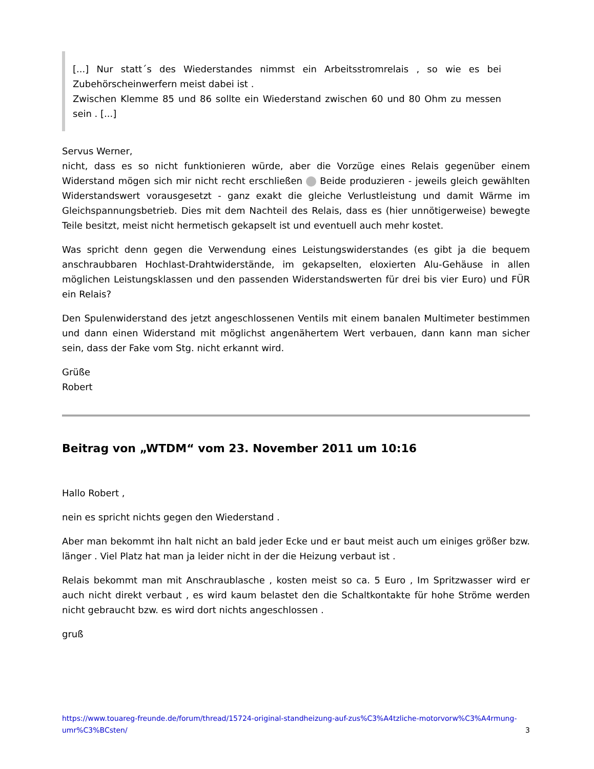[...] Nur statt´s des Wiederstandes nimmst ein Arbeitsstromrelais , so wie es bei Zubehörscheinwerfern meist dabei ist .
Zwischen Klemme 85 und 86 sollte ein Wiederstand zwischen 60 und 80 Ohm zu messen sein . [...]
Servus Werner,
nicht, dass es so nicht funktionieren würde, aber die Vorzüge eines Relais gegenüber einem Widerstand mögen sich mir nicht recht erschließen Beide produzieren - jeweils gleich gewählten Widerstandswert vorausgesetzt - ganz exakt die gleiche Verlustleistung und damit Wärme im Gleichspannungsbetrieb. Dies mit dem Nachteil des Relais, dass es (hier unnötigerweise) bewegte Teile besitzt, meist nicht hermetisch gekapselt ist und eventuell auch mehr kostet.
Was spricht denn gegen die Verwendung eines Leistungswiderstandes (es gibt ja die bequem anschraubbaren Hochlast-Drahtwiderstände, im gekapselten, eloxierten Alu-Gehäuse in allen möglichen Leistungsklassen und den passenden Widerstandswerten für drei bis vier Euro) und FÜR ein Relais?
Den Spulenwiderstand des jetzt angeschlossenen Ventils mit einem banalen Multimeter bestimmen und dann einen Widerstand mit möglichst angenähertem Wert verbauen, dann kann man sicher sein, dass der Fake vom Stg. nicht erkannt wird.
Grüße
Robert
Beitrag von „WTDM“ vom 23. November 2011 um 10:16
Hallo Robert ,
nein es spricht nichts gegen den Wiederstand .
Aber man bekommt ihn halt nicht an bald jeder Ecke und er baut meist auch um einiges größer bzw. länger . Viel Platz hat man ja leider nicht in der die Heizung verbaut ist .
Relais bekommt man mit Anschraublasche , kosten meist so ca. 5 Euro , Im Spritzwasser wird er auch nicht direkt verbaut , es wird kaum belastet den die Schaltkontakte für hohe Ströme werden nicht gebraucht bzw. es wird dort nichts angeschlossen .
gruß
https://www.touareg-freunde.de/forum/thread/15724-original-standheizung-auf-zus%C3%A4tzliche-motorvorw%C3%A4rmung-umr%C3%BCsten/ 3